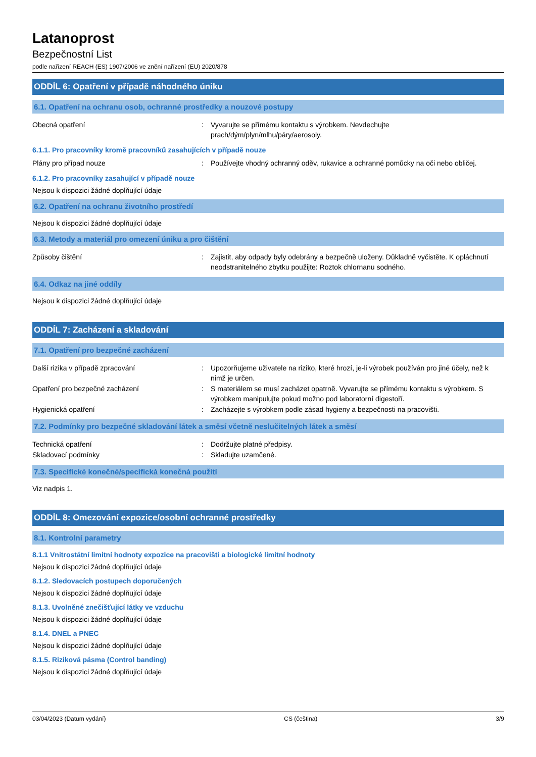Latanoprost
Bezpečnostní List
podle nařízení REACH (ES) 1907/2006 ve znění nařízení (EU) 2020/878
ODDÍL 6: Opatření v případě náhodného úniku
6.1. Opatření na ochranu osob, ochranné prostředky a nouzové postupy
Obecná opatření : Vyvarujte se přímému kontaktu s výrobkem. Nevdechujte
prach/dým/plyn/mlhu/páry/aerosoly.
6.1.1. Pro pracovníky kromě pracovníků zasahujících v případě nouze
Plány pro případ nouze : Používejte vhodný ochranný oděv, rukavice a ochranné pomůcky na oči nebo obličej.
6.1.2. Pro pracovníky zasahující v případě nouze
Nejsou k dispozici žádné doplňující údaje
6.2. Opatření na ochranu životního prostředí
Nejsou k dispozici žádné doplňující údaje
6.3. Metody a materiál pro omezení úniku a pro čištění
Způsoby čištění : Zajistit, aby odpady byly odebrány a bezpečně uloženy. Důkladně vyčistěte. K opláchnutí neodstranitelného zbytku použijte: Roztok chlornanu sodného.
6.4. Odkaz na jiné oddíly
Nejsou k dispozici žádné doplňující údaje
ODDÍL 7: Zacházení a skladování
7.1. Opatření pro bezpečné zacházení
Další rizika v případě zpracování : Upozorňujeme uživatele na riziko, které hrozí, je-li výrobek používán pro jiné účely, než k nimž je určen.
Opatření pro bezpečné zacházení : S materiálem se musí zacházet opatrně. Vyvarujte se přímému kontaktu s výrobkem. S výrobkem manipulujte pokud možno pod laboratorní digestoří.
Hygienická opatření : Zacházejte s výrobkem podle zásad hygieny a bezpečnosti na pracovišti.
7.2. Podmínky pro bezpečné skladování látek a směsí včetně neslučitelných látek a směsí
Technická opatření : Dodržujte platné předpisy.
Skladovací podmínky : Skladujte uzamčené.
7.3. Specifické konečné/specifická konečná použití
Viz nadpis 1.
ODDÍL 8: Omezování expozice/osobní ochranné prostředky
8.1. Kontrolní parametry
8.1.1 Vnitrostátní limitní hodnoty expozice na pracovišti a biologické limitní hodnoty
Nejsou k dispozici žádné doplňující údaje
8.1.2. Sledovacích postupech doporučených
Nejsou k dispozici žádné doplňující údaje
8.1.3. Uvolněné znečišťující látky ve vzduchu
Nejsou k dispozici žádné doplňující údaje
8.1.4. DNEL a PNEC
Nejsou k dispozici žádné doplňující údaje
8.1.5. Riziková pásma (Control banding)
Nejsou k dispozici žádné doplňující údaje
03/04/2023 (Datum vydání) CS (čeština) 3/9